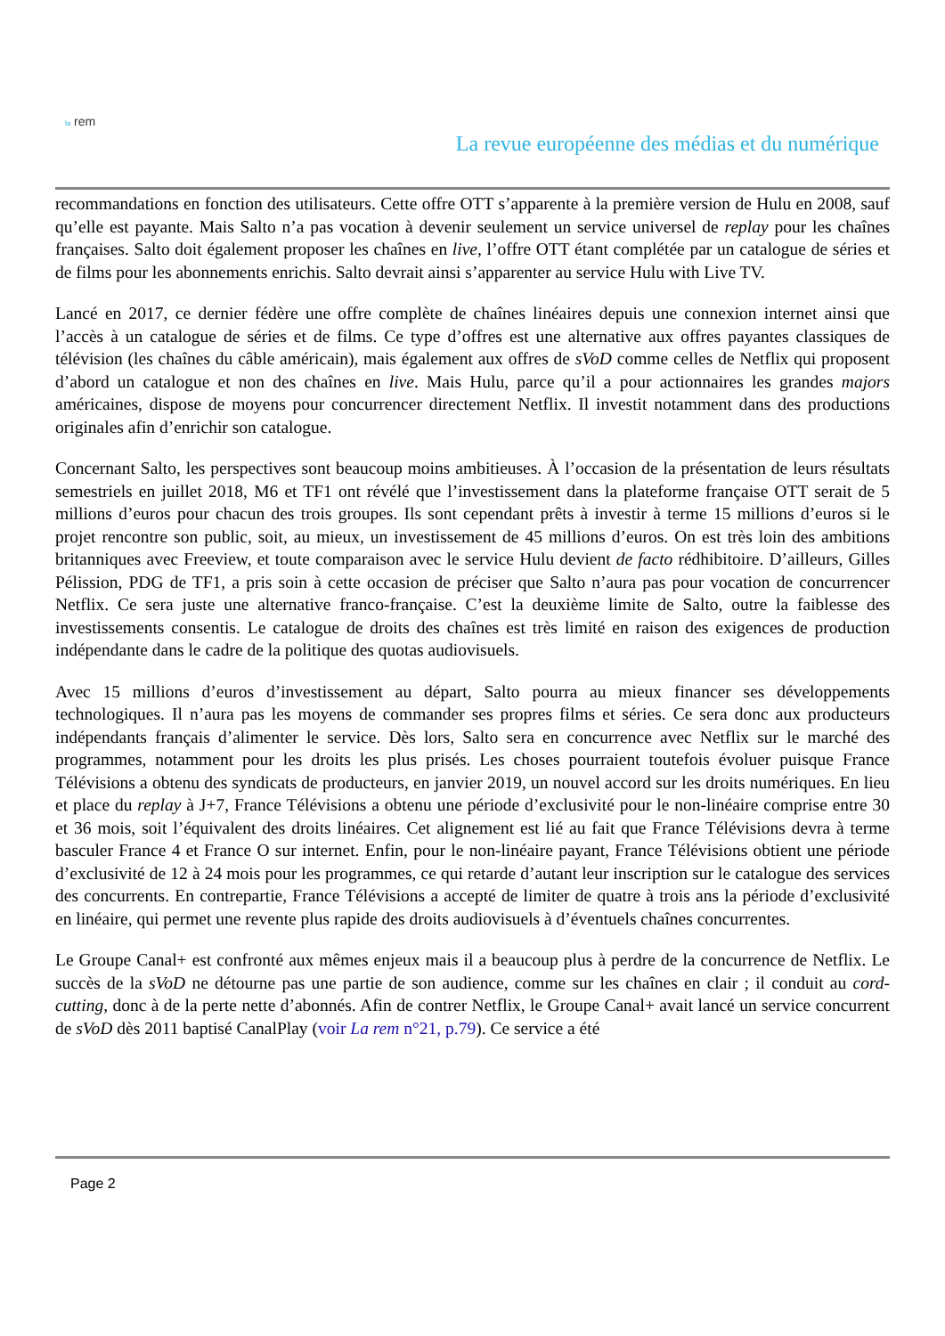la rem
La revue européenne des médias et du numérique
recommandations en fonction des utilisateurs. Cette offre OTT s’apparente à la première version de Hulu en 2008, sauf qu’elle est payante. Mais Salto n’a pas vocation à devenir seulement un service universel de replay pour les chaînes françaises. Salto doit également proposer les chaînes en live, l’offre OTT étant complétée par un catalogue de séries et de films pour les abonnements enrichis. Salto devrait ainsi s’apparenter au service Hulu with Live TV.
Lancé en 2017, ce dernier fédère une offre complète de chaînes linéaires depuis une connexion internet ainsi que l’accès à un catalogue de séries et de films. Ce type d’offres est une alternative aux offres payantes classiques de télévision (les chaînes du câble américain), mais également aux offres de sVoD comme celles de Netflix qui proposent d’abord un catalogue et non des chaînes en live. Mais Hulu, parce qu’il a pour actionnaires les grandes majors américaines, dispose de moyens pour concurrencer directement Netflix. Il investit notamment dans des productions originales afin d’enrichir son catalogue.
Concernant Salto, les perspectives sont beaucoup moins ambitieuses. À l’occasion de la présentation de leurs résultats semestriels en juillet 2018, M6 et TF1 ont révélé que l’investissement dans la plateforme française OTT serait de 5 millions d’euros pour chacun des trois groupes. Ils sont cependant prêts à investir à terme 15 millions d’euros si le projet rencontre son public, soit, au mieux, un investissement de 45 millions d’euros. On est très loin des ambitions britanniques avec Freeview, et toute comparaison avec le service Hulu devient de facto rédhibitoire. D’ailleurs, Gilles Pélission, PDG de TF1, a pris soin à cette occasion de préciser que Salto n’aura pas pour vocation de concurrencer Netflix. Ce sera juste une alternative franco-française. C’est la deuxième limite de Salto, outre la faiblesse des investissements consentis. Le catalogue de droits des chaînes est très limité en raison des exigences de production indépendante dans le cadre de la politique des quotas audiovisuels.
Avec 15 millions d’euros d’investissement au départ, Salto pourra au mieux financer ses développements technologiques. Il n’aura pas les moyens de commander ses propres films et séries. Ce sera donc aux producteurs indépendants français d’alimenter le service. Dès lors, Salto sera en concurrence avec Netflix sur le marché des programmes, notamment pour les droits les plus prisés. Les choses pourraient toutefois évoluer puisque France Télévisions a obtenu des syndicats de producteurs, en janvier 2019, un nouvel accord sur les droits numériques. En lieu et place du replay à J+7, France Télévisions a obtenu une période d’exclusivité pour le non-linéaire comprise entre 30 et 36 mois, soit l’équivalent des droits linéaires. Cet alignement est lié au fait que France Télévisions devra à terme basculer France 4 et France O sur internet. Enfin, pour le non-linéaire payant, France Télévisions obtient une période d’exclusivité de 12 à 24 mois pour les programmes, ce qui retarde d’autant leur inscription sur le catalogue des services des concurrents. En contrepartie, France Télévisions a accepté de limiter de quatre à trois ans la période d’exclusivité en linéaire, qui permet une revente plus rapide des droits audiovisuels à d’éventuels chaînes concurrentes.
Le Groupe Canal+ est confronté aux mêmes enjeux mais il a beaucoup plus à perdre de la concurrence de Netflix. Le succès de la sVoD ne détourne pas une partie de son audience, comme sur les chaînes en clair ; il conduit au cord-cutting, donc à de la perte nette d’abonnés. Afin de contrer Netflix, le Groupe Canal+ avait lancé un service concurrent de sVoD dès 2011 baptisé CanalPlay (voir La rem n°21, p.79). Ce service a été
Page 2